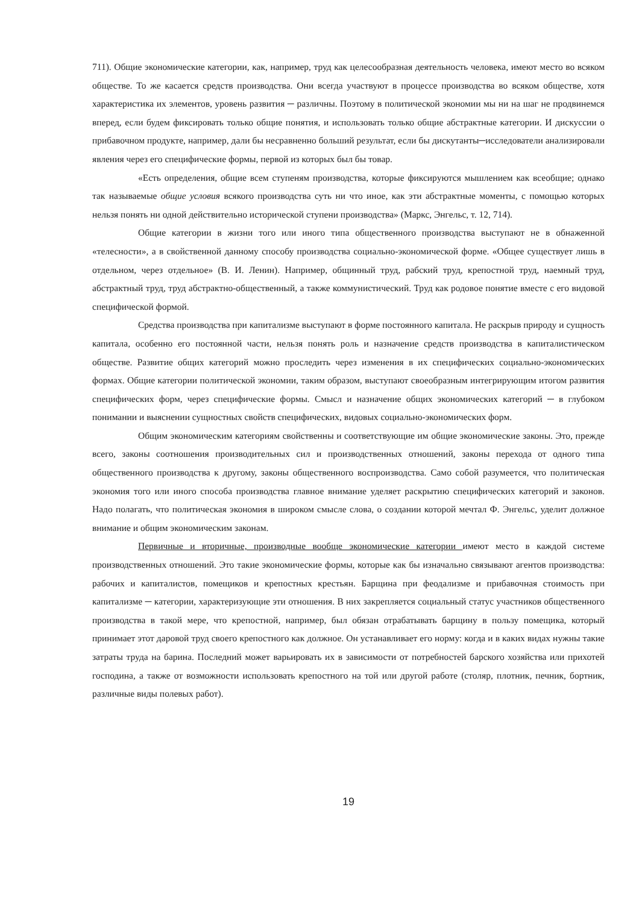711). Общие экономические категории, как, например, труд как целесообразная деятельность человека, имеют место во всяком обществе. То же касается средств производства. Они всегда участвуют в процессе производства во всяком обществе, хотя характеристика их элементов, уровень развития ─ различны. Поэтому в политической экономии мы ни на шаг не продвинемся вперед, если будем фиксировать только общие понятия, и использовать только общие абстрактные категории. И дискуссии о прибавочном продукте, например, дали бы несравненно больший результат, если бы дискутанты─исследователи анализировали явления через его специфические формы, первой из которых был бы товар.
«Есть определения, общие всем ступеням производства, которые фиксируются мышлением как всеобщие; однако так называемые общие условия всякого производства суть ни что иное, как эти абстрактные моменты, с помощью которых нельзя понять ни одной действительно исторической ступени производства» (Маркс, Энгельс, т. 12, 714).
Общие категории в жизни того или иного типа общественного производства выступают не в обнаженной «телесности», а в свойственной данному способу производства социально-экономической форме. «Общее существует лишь в отдельном, через отдельное» (В. И. Ленин). Например, общинный труд, рабский труд, крепостной труд, наемный труд, абстрактный труд, труд абстрактно-общественный, а также коммунистический. Труд как родовое понятие вместе с его видовой специфической формой.
Средства производства при капитализме выступают в форме постоянного капитала. Не раскрыв природу и сущность капитала, особенно его постоянной части, нельзя понять роль и назначение средств производства в капиталистическом обществе. Развитие общих категорий можно проследить через изменения в их специфических социально-экономических формах. Общие категории политической экономии, таким образом, выступают своеобразным интегрирующим итогом развития специфических форм, через специфические формы. Смысл и назначение общих экономических категорий ─ в глубоком понимании и выяснении сущностных свойств специфических, видовых социально-экономических форм.
Общим экономическим категориям свойственны и соответствующие им общие экономические законы. Это, прежде всего, законы соотношения производительных сил и производственных отношений, законы перехода от одного типа общественного производства к другому, законы общественного воспроизводства. Само собой разумеется, что политическая экономия того или иного способа производства главное внимание уделяет раскрытию специфических категорий и законов. Надо полагать, что политическая экономия в широком смысле слова, о создании которой мечтал Ф. Энгельс, уделит должное внимание и общим экономическим законам.
Первичные и вторичные, производные вообще экономические категории имеют место в каждой системе производственных отношений. Это такие экономические формы, которые как бы изначально связывают агентов производства: рабочих и капиталистов, помещиков и крепостных крестьян. Барщина при феодализме и прибавочная стоимость при капитализме ─ категории, характеризующие эти отношения. В них закрепляется социальный статус участников общественного производства в такой мере, что крепостной, например, был обязан отрабатывать барщину в пользу помещика, который принимает этот даровой труд своего крепостного как должное. Он устанавливает его норму: когда и в каких видах нужны такие затраты труда на барина. Последний может варьировать их в зависимости от потребностей барского хозяйства или прихотей господина, а также от возможности использовать крепостного на той или другой работе (столяр, плотник, печник, бортник, различные виды полевых работ).
19